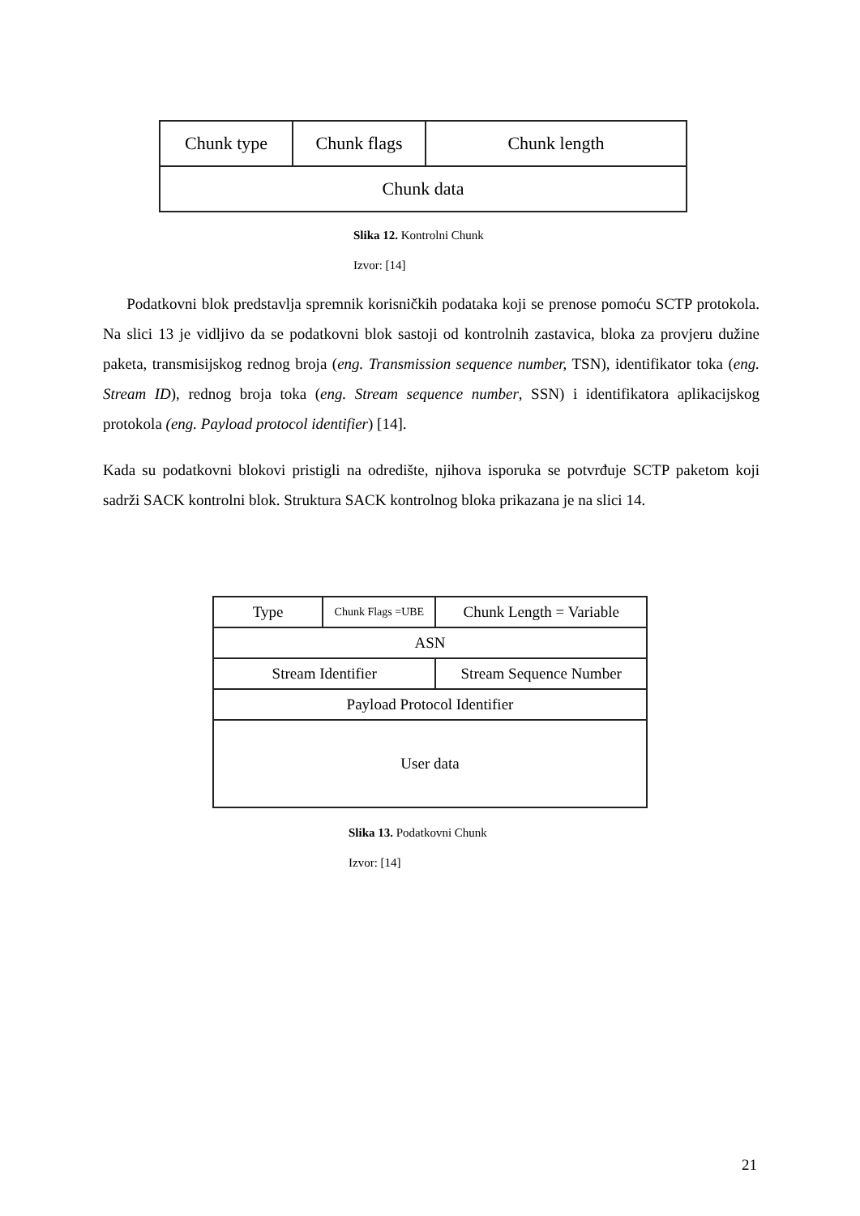| Chunk type | Chunk flags | Chunk length |
| Chunk data | | |
Slika 12. Kontrolni Chunk
Izvor: [14]
Podatkovni blok predstavlja spremnik korisničkih podataka koji se prenose pomoću SCTP protokola. Na slici 13 je vidljivo da se podatkovni blok sastoji od kontrolnih zastavica, bloka za provjeru dužine paketa, transmisijskog rednog broja (eng. Transmission sequence number, TSN), identifikator toka (eng. Stream ID), rednog broja toka (eng. Stream sequence number, SSN) i identifikatora aplikacijskog protokola (eng. Payload protocol identifier) [14].
Kada su podatkovni blokovi pristigli na odredište, njihova isporuka se potvrđuje SCTP paketom koji sadrži SACK kontrolni blok. Struktura SACK kontrolnog bloka prikazana je na slici 14.
| Type | Chunk Flags =UBE | Chunk Length = Variable | |
| ASN | | | |
| Stream Identifier | | | Stream Sequence Number |
| Payload Protocol Identifier | | | |
| User data | | | |
Slika 13. Podatkovni Chunk
Izvor: [14]
21